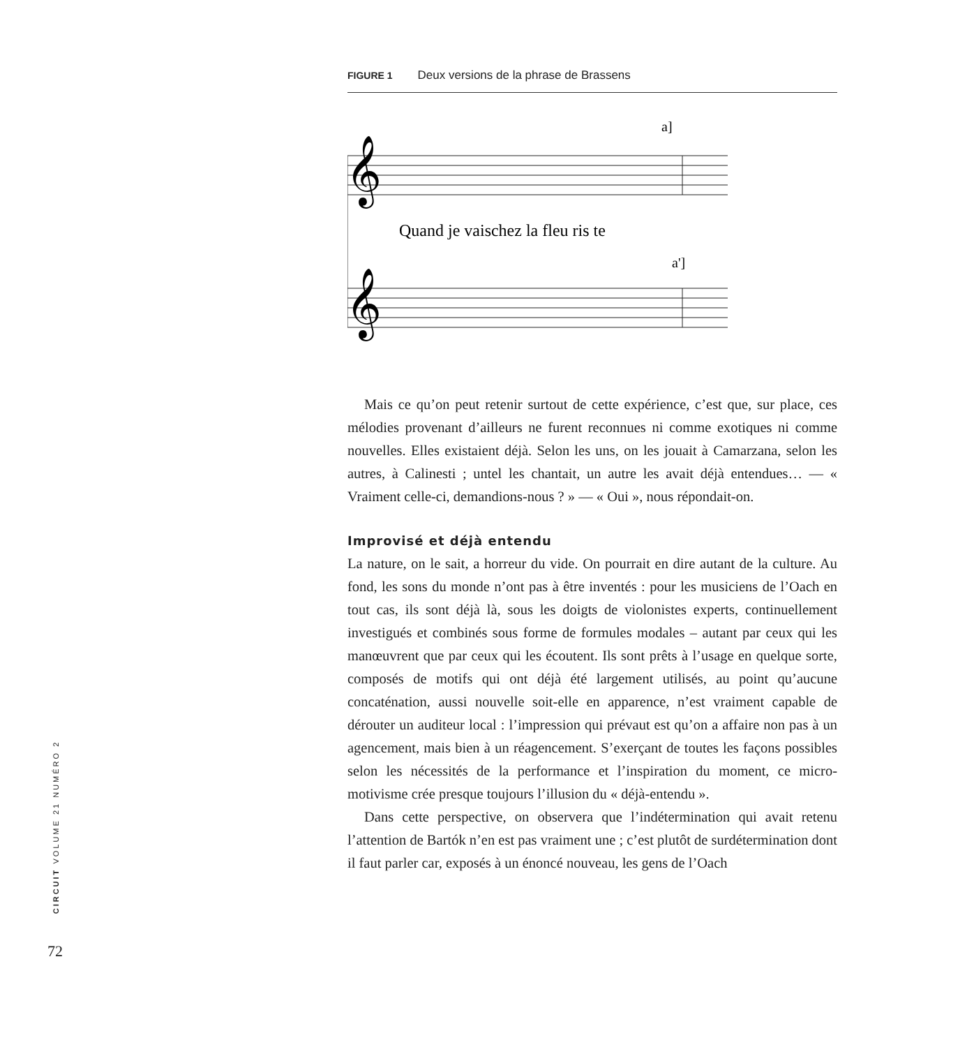FIGURE 1 Deux versions de la phrase de Brassens
𝄞
𝄞
a]
a']
Quand je vaischez la fleu ris te
Mais ce qu’on peut retenir surtout de cette expérience, c’est que, sur place, ces mélodies provenant d’ailleurs ne furent reconnues ni comme exotiques ni comme nouvelles. Elles existaient déjà. Selon les uns, on les jouait à Camarzana, selon les autres, à Calinesti ; untel les chantait, un autre les avait déjà entendues… — « Vraiment celle-ci, demandions-nous ? » — « Oui », nous répondait-on.
Improvisé et déjà entendu
La nature, on le sait, a horreur du vide. On pourrait en dire autant de la culture. Au fond, les sons du monde n’ont pas à être inventés : pour les musiciens de l’Oach en tout cas, ils sont déjà là, sous les doigts de violonistes experts, continuellement investigués et combinés sous forme de formules modales – autant par ceux qui les manœuvrent que par ceux qui les écoutent. Ils sont prêts à l’usage en quelque sorte, composés de motifs qui ont déjà été largement utilisés, au point qu’aucune concaténation, aussi nouvelle soit-elle en apparence, n’est vraiment capable de dérouter un auditeur local : l’impression qui prévaut est qu’on a affaire non pas à un agencement, mais bien à un réagencement. S’exerçant de toutes les façons possibles selon les nécessités de la performance et l’inspiration du moment, ce micro-motivisme crée presque toujours l’illusion du « déjà-entendu ».
Dans cette perspective, on observera que l’indétermination qui avait retenu l’attention de Bartók n’en est pas vraiment une ; c’est plutôt de surdétermination dont il faut parler car, exposés à un énoncé nouveau, les gens de l’Oach
CIRCUIT VOLUME 21 NUMÉRO 2
72